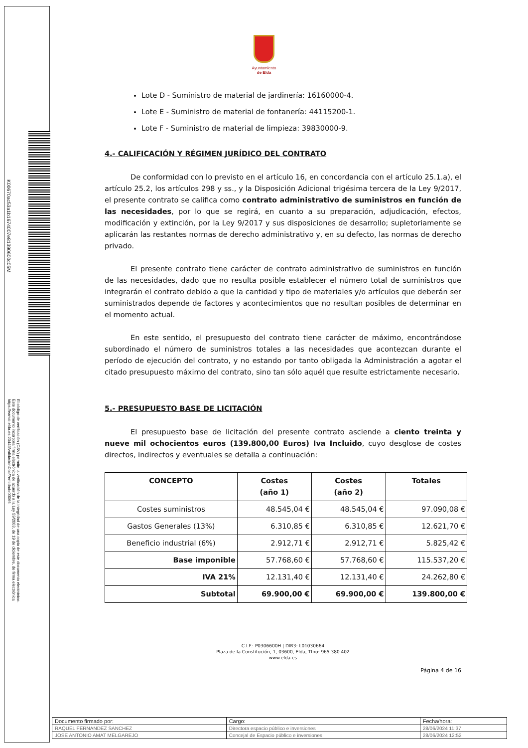Ayuntamiento
de Elda
Lote D - Suministro de material de jardinería: 16160000-4.
Lote E - Suministro de material de fontanería: 44115200-1.
Lote F - Suministro de material de limpieza: 39830000-9.
4.- CALIFICACIÓN Y RÉGIMEN JURÍDICO DEL CONTRATO
De conformidad con lo previsto en el artículo 16, en concordancia con el artículo 25.1.a), el artículo 25.2, los artículos 298 y ss., y la Disposición Adicional trigésima tercera de la Ley 9/2017, el presente contrato se califica como contrato administrativo de suministros en función de las necesidades, por lo que se regirá, en cuanto a su preparación, adjudicación, efectos, modificación y extinción, por la Ley 9/2017 y sus disposiciones de desarrollo; supletoriamente se aplicarán las restantes normas de derecho administrativo y, en su defecto, las normas de derecho privado.
El presente contrato tiene carácter de contrato administrativo de suministros en función de las necesidades, dado que no resulta posible establecer el número total de suministros que integrarán el contrato debido a que la cantidad y tipo de materiales y/o artículos que deberán ser suministrados depende de factores y acontecimientos que no resultan posibles de determinar en el momento actual.
En este sentido, el presupuesto del contrato tiene carácter de máximo, encontrándose subordinado el número de suministros totales a las necesidades que acontezcan durante el período de ejecución del contrato, y no estando por tanto obligada la Administración a agotar el citado presupuesto máximo del contrato, sino tan sólo aquél que resulte estrictamente necesario.
5.- PRESUPUESTO BASE DE LICITACIÓN
El presupuesto base de licitación del presente contrato asciende a ciento treinta y nueve mil ochocientos euros (139.800,00 Euros) Iva Incluido, cuyo desglose de costes directos, indirectos y eventuales se detalla a continuación:
| CONCEPTO | Costes (año 1) | Costes (año 2) | Totales |
| --- | --- | --- | --- |
| Costes suministros | 48.545,04 € | 48.545,04 € | 97.090,08 € |
| Gastos Generales (13%) | 6.310,85 € | 6.310,85 € | 12.621,70 € |
| Beneficio industrial (6%) | 2.912,71 € | 2.912,71 € | 5.825,42 € |
| Base imponible | 57.768,60 € | 57.768,60 € | 115.537,20 € |
| IVA 21% | 12.131,40 € | 12.131,40 € | 24.262,80 € |
| Subtotal | 69.900,00 € | 69.900,00 € | 139.800,00 € |
C.I.F.: P0306600H | DIR3: L01030664
Plaza de la Constitución, 1, 03600, Elda, Tfno: 965 380 402
www.elda.es
Página 4 de 16
K00670ac53a1b1674007e81390600c05M
El código de verificación (CSV) permite la verificación de la integridad de una copia de este documento electrónico. Este documento incorpora firma electrónica de acuerdo a la Ley 59/2003, de 19 de diciembre, de firma electrónica https://eamic.elda.es:20443/validacionDoc/?entidad=03066
| Documento firmado por: | Cargo: | Fecha/hora: |
| RAQUEL FERNANDEZ SANCHEZ | Directora espacio público e inversiones | 28/06/2024 11:37 |
| JOSE ANTONIO AMAT MELGAREJO | Concejal de Espacio público e inversiones | 28/06/2024 12:52 |